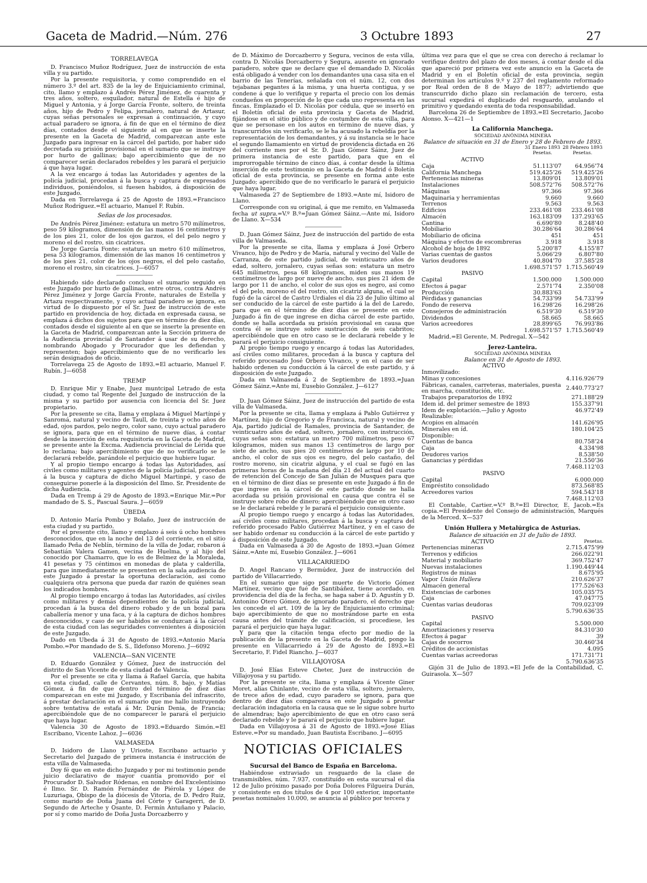Gaceta de Madrid.—Núm. 276 3 Octubre 1893 27
TORRELAVEGA
D. Francisco Muñoz Rodríguez, Juez de instrucción de esta villa y su partido.
Por la presente requisitoria, y como comprendido en el número 3.º del art. 835 de la ley de Enjuiciamiento criminal, cito, llamo y emplazo á Andrés Pérez Jiménez, de cuarenta y tres años, soltero, esquilador, natural de Estella é hijo de Miguel y Antonia, y á Jorge García Fronte, soltero, de treinta años, hijo de Pedro y Felipa, jornalero, natural de Artasur, cuyas señas personales se expresan á continuación, y cuyo actual paradero se ignora, á fin de que en el término de diez días, contados desde el siguiente al en que se inserte la presente en la Gaceta de Madrid, comparezcan ante este Juzgado para ingresar en la cárcel del partido, por haber sido decretada su prisión provisional en el sumario que se instruye por hurto de gallinas; bajo apercibimiento que de no comparecer serán declarados rebeldes y les parará el perjuicio á que haya lugar.
A la vez encargo á todas las Autoridades y agentes de la policía judicial, procedan á la busca y captura de expresados individuos, poniéndolos, si fuesen habidos, á disposición de este Juzgado.
Dada en Torrelavega á 25 de Agosto de 1893.=Francisco Muñoz Rodríguez.=El actuario, Manuel F. Rubín.
Señas de los procesados.
De Andrés Pérez Jiménez: estatura un metro 570 milímetros, peso 59 kilogramos, dimensión de las manos 16 centímetros y de los pies 21, color de los ojos garzos, el del pelo negro y moreno el del rostro, sin cicatrices.
De Jorge García Fonte: estatura un metro 610 milímetros, pesa 53 kilogramos, dimensión de las manos 16 centímetros y de los pies 21, color de los ojos negros, el del pelo castaño, moreno el rostro, sin cicatrices. J—6057
Habiendo sido declarado concluso el sumario seguido en este Juzgado por hurto de gallinas, entre otros, contra Andrés Pérez Jiménez y Jorge García Fronte, naturales de Estella y Artazu respectivamente, y cuyo actual paradero se ignora, en virtud de lo dispuesto por el Sr. Juez de instrucción de este partido en providencia de hoy, dictada en expresada causa, se emplaza á dichos dos sujetos para que en término de diez días, contados desde el siguiente al en que se inserte la presente en la Gaceta de Madrid, comparezcan ante la Sección primera de la Audiencia provincial de Santander á usar de su derecho, nombrando Abogado y Procurador que les defiendan y representen; bajo apercibimiento que de no verificarlo les serán designados de oficio.
Torrelavega 25 de Agosto de 1893.=El actuario, Manuel F. Rubín. J—6058
TREMP
D. Enrique Mir y Enabe, Juez muntcipal Letrado de esta ciudad, y como tal Regente del Juzgado de instrucción de la misma y su partido por ausencia con licencia del Sr. Juez propietario.
Por la presente se cita, llama y emplaza á Miguel Martínpé y Sanromá, natural y vecino de Taull, de treinta y ocho años de edad, ojos pardos, pelo negro, color sano, cuyo actual paradero se ignora, para que en el término de nueve días, á contar desde la inserción de esta requisitoria en la Gaceta de Madrid, se presente ante la Excma. Audiencia provincial de Lérida que lo reclama; bajo apercibimiento que de no verificarlo se le declarará rebelde, parándole el perjuicio que hubiere lugar.
Y al propio tiempo encargo á todas las Autoridades, así civiles como militares y agentes de la policía judicial, procedan á la busca y captura de dicho Miguel Martinpé, y caso de conseguirse ponerle á la disposición del Ilmo. Sr. Presidente de dicha Audiencia.
Dada en Tremp á 29 de Agosto de 1893.=Enrique Mir.=Por mandado de S. S., Pascual Saura. J—6059
ÚBEDA
D. Antonio María Pombo y Bolaño, Juez de instrucción de esta ciudad y su partido.
Por el presente cito, llamo y emplazo á seis ú ocho hombres desconocidos, que en la noche del 13 del corriente, en el sitio llamado Peña de Neblín, término de la villa de Jodar, robaron á Sebastián Valera Gamen, vecina de Huelma, y al hijo del conocido por Chamarro, que lo es de Belmez de la Moraleda, 41 pesetas y 75 céntimos en monedas de plata y calderilla, para que inmediatamente se presenten en la sala audiencia de este Juzgado á prestar la oportuna declaración, así como cualquiera otra persona que pueda dar razón de quiénes sean los indicados hombres.
Al propio tiempo encargo á todas las Autoridades, así civiles como militares y demás dependientes de la policía judicial, procedan á la busca del dinero robado y de un bozal para caballería menor y una faca, y á la captura de dichos hombres desconocidos, y caso de ser habidos se conduzcan á la cárcel de esta ciudad con las seguridades convenientes á disposición de este Juzgado.
Dado en Ubeda á 31 de Agosto de 1893.=Antonio María Pombo.=Por mandado de S. S., Ildefonso Moreno. J—6092
VALENCIA—SAN VICENTE
D. Eduardo González y Gómez, Juez de instrucción del distrito de San Vicente de esta ciudad de Valencia.
Por el presente se cita y llama á Rafael García, que habita en esta ciudad, calle de Cervantes, núm. 8, bajo, y Matías Gómez, á fin de que dentro del término de diez días comparezcan en este mi Juzgado, y Escribanía del infrascrito, á prestar declaración en el sumario que me hallo instruyendo sobre tentativa de estafa á Mr. Durán Denia, de Francia; apercibiéndole que de no comparecer le parará el perjuicio que haya lugar.
Valencia 30 de Agosto de 1893.=Eduardo Simón.=El Escribano, Vicente Lahoz. J—6036
VALMASEDA
D. Isidoro de Llano y Urioste, Escribano actuario y Secretario del Juzgado de primera instancia é instrucción de esta villa de Valmaseda.
Doy fé que en este dicho Juzgado y por mi testimonio pende juicio declarativo de mayor cuantía promovido por el Procurador D. Salvador Ródenas, en nombre del Excelentísimo é Ilmo. Sr. D. Ramón Fernández de Piérola y López de Luzuriaga, Obispo de la diócesis de Vitoria, de D. Pedro Ruiz, como marido de Doña Juana del Córte y Garagerri, de D. Segundo de Arteche y Osante, D. Fermín Antuñano y Palacio, por sí y como marido de Doña Justa Dorcazberro y
de D. Máximo de Dorcazberro y Segura, vecinos de esta villa, contra D. Nicolás Dorcazberro y Segura, ausente en ignorado paradero, sobre que se declare que el demandado D. Nicolás está obligado á vender con los demandantes una casa sita en el barrio de las Tenerías, señalada con el núm. 12, con dos tejabanas pegantes á la misma, y una huerta contigua, y se condene á que lo verifique y reparta el precio con los demás condueños en proporción de lo que cada uno representa en las fincas. Emplazado el D. Nicolás por cédula, que se insertó en el Boletín oficial de esta provincia y Gaceta de Madrid, fijándose en el sitio público y de costumbre de esta villa, para que se personase en los autos en término de nueve días, y transcurridos sin verificarlo, se le ha acusado la rebeldía por la representación de los demandantes, y á su instancia se le hace el segundo llamamiento en virtud de providencia dictada en 26 del corriente mes por el Sr. D. Juan Gómez Sáinz, Juez de primera instancia de este partido, para que en el improrrogable término de cinco días, á contar desde la última inserción de este testimonio en la Gaceta de Madrid ó Boletín oficial de esta provincia, se presente en forma ante este Juzgado; apercibido que de no verificarlo le parará el perjuicio que haya lugar.
Valmaseda 27 de Septiembre de 1893.=Ante mí, Isidoro de Llano.
Corresponde con su original, á que me remito, en Valmaseda fecha ut supra.=V.º B.º=Juan Gómez Sáinz.—Ante mí, Isidoro de Llano. X—534
D. Juan Gómez Sáinz, Juez de instrucción del partido de esta villa de Valmaseda.
Por la presente se cita, llama y emplaza á José Orbero Vivanco, hijo de Pedro y de María, natural y vecino del Valle de Carranza, de este partido judicial, de veinticuatro años de edad, soltero, jornalero, cuyas señas son: estatura un metro 645 milímetros, pesa 68 kilogramos, miden sus manos 19 centímetros de largo por nueve de ancho, sus pies 21 ídem de largo por 11 de ancho, el color de sus ojos es negro, así como el del pelo, moreno el del rostro, sin cicatriz alguna, el cual se fugó de la cárcel de Castro Urdiales el día 23 de Julio último al ser conducido de la cárcel de este partido á la del de Laredo, para que en el término de diez días se presente en este Juzgado á fin de que ingrese en dicha cárcel de este partido, donde se halla acordada su prisión provisional en causa que contra él se instruye sobre sustracción de seis cabritos; apercibiéndole que en otro caso se le declarará rebelde y le parará el perjuicio consiguiente.
Al propio tiempo ruego y encargo á todas las Autoridades, así civiles como militares, procedan á la busca y captura del referido procesado José Orbero Vivanco, y en el caso de ser habido ordenen su conducción á la cárcel de este partido, y á disposición de este Juzgado.
Dada en Valmaseda á 2 de Septiembre de 1893.=Juan Gómez Sáinz.=Ante mí, Eusebio González. J—6127
D. Juan Gómez Sáinz, Juez de instrucción del partido de esta villa de Valmaseda.
Por la presente se cita, llama y emplaza á Pablo Gutiérrez y Martínez, hijo de Gregorio y de Francisca, natural y vecino de Aja, partido judicial de Ramales, provincia de Santander, de veinticuatro años de edad, soltero, jornalero, con instrucción, cuyas señas son: estatura un metro 700 milímetros, peso 67 kilogramos, miden sus manos 13 centímetros de largo por siete de ancho, sus pies 20 centímetros de largo por 10 de ancho, el color de sus ojos es negro, del pelo castaño, del rostro moreno, sin cicatriz alguna, y el cual se fugó en las primeras horas de la mañana del día 21 del actual del cuarto de retención del Concejo de San Julián de Musques para que en el término de diez días se presente en este Juzgado á fin de que ingrese en la cárcel de este partido donde se halla acordada su prisión provisional en causa que contra él se instruye sobre robo de dinero; apercibiéndole que en otro caso se le declarará rebelde y le parará el perjuicio consiguiente.
Al propio tiempo ruego y encargo á todas las Autoridades, así civiles como militares, procedan á la busca y captura del referido procesado Pablo Gutiérrez Martínez, y en el caso de ser habido ordenar su conducción á la cárcel de este partido y á disposición de este Juzgado.
Dada en Valmaseda á 30 de Agosto de 1893.=Juan Gómez Sáinz.=Ante mí, Eusebio González. J—6061
VILLACARRIEDO
D. Angel Rancano y Bermúdez, Juez de instrucción del partido de Villacarriedo.
En el sumario que sigo por muerte de Victorio Gómez Martínez, vecino que fué de Santibáñez, tiene acordado, en providencia del día de la fecha, se haga saber á D. Agustín y D. Antonino Otero Gómez, de ignorado paradero, el derecho que les concede el art. 109 de la ley de Enjuiciamiento criminal; bajo apercibimiento de que no mostrándose parte en esta causa antes del trámite de calificación, si procediese, les parará el perjuicio que haya lugar.
Y para que la citación tenga efecto por medio de la publicación de la presente en la Gaceta de Madrid, pongo la presente en Villacarriedo á 29 de Agosto de 1893.=El Secretario, F. Fidel Riancho. J—6037
VILLAJOYOSA
D. José Elías Esteve Cheter, Juez de instrucción de Villajoyosa y su partido.
Por la presente se cita, llama y emplaza á Vicente Giner Moret, alias Chinlante, vecino de esta villa, soltero, jornalero, de trece años de edad, cuyo paradero se ignora, para que dentro de diez días comparezca en este Juzgado á prestar declaración indagatoria en la causa que se le sigue sobre hurto de almendras; bajo apercibimiento de que en otro caso será declarado rebelde y le parará el perjuicio que hubiere lugar.
Dada en Villajoyosa á 31 de Agosto de 1893.=José Elías Esteve.=Por su mandado, Juan Bautista Escribano. J—6095
NOTICIAS OFICIALES
Sucursal del Banco de España en Barcelona.
Habiéndose extraviado un resguardo de la clase de transmisibles, núm. 7.937, constituído en esta sucursal el día 12 de Julio próximo pasado por Doña Dolores Filgueira Durán, y consistente en dos títulos de 4 por 100 exterior, importante pesetas nominales 10.000, se anuncia al público por tercera y
última vez para que el que se crea con derecho á reclamar lo verifique dentro del plazo de dos meses, á contar desde el día que apareció por primera vez este anuncio en la Gaceta de Madrid y en el Boletín oficial de esta provincia, según determinan los artículos 9.º y 237 del reglamento reformado por Real orden de 8 de Mayo de 1877; advirtiendo que transcurrido dicho plazo sin reclamación de tercero, esta sucursal expedirá el duplicado del resguardo, anulando el primitivo y quedando exenta de toda responsabilidad.
Barcelona 26 de Septiembre de 1893.=El Secretario, Jacobo Alonso. X—421—1
La California Manchega.
SOCIEDAD ANÓNIMA MINERA
Balance de situación en 31 de Enero y 28 de Febrero de 1893.
| | 31 Enero 1893 Pesetas. | 28 Febrero 1893 Pesetas. |
| --- | --- | --- |
| ACTIVO | | |
| Caja | 51.113'07 | 64.956'74 |
| California Manchega | 519.425'26 | 519.425'26 |
| Pertenencias mineras | 13.809'01 | 13.809'01 |
| Instalaciones | 508.572'76 | 508.572'76 |
| Máquinas | 97.366 | 97.366 |
| Maquinaria y herramientas | 9.660 | 9.660 |
| Terrenos | 9.563 | 9.563 |
| Edificios | 233.461'08 | 233.461'08 |
| Almacén | 163.183'09 | 137.293'65 |
| Cantina | 6.690'80 | 8.248'40 |
| Mobiliario | 30.286'64 | 30.286'64 |
| Mobiliario de oficina | 451 | 451 |
| Máquina y efectos de escombreras | 3.918 | 3.918 |
| Alcohol de hoja de 1892 | 5.200'87 | 4.155'87 |
| Varias cuentas de gastos | 5.066'29 | 6.807'80 |
| Varios deudores | 40.804'70 | 37.585'28 |
| | 1.698.571'57 | 1.715.560'49 |
| PASIVO | | |
| Capital | 1.500.000 | 1.500.000 |
| Efectos á pagar | 2.571'74 | 2.350'08 |
| Producción | 30.883'63 | » |
| Pérdidas y ganancias | 54.733'99 | 54.733'99 |
| Fondo de reserva | 16.298'26 | 16.298'26 |
| Consejeros de administración | 6.519'30 | 6.519'30 |
| Dividendos | 58.665 | 58.665 |
| Varios acreedores | 28.899'65 | 76.993'86 |
| | 1.698.571'57 | 1.715.560'49 |
Madrid.=El Gerente, M. Pedregal. X—542
Jerez-Lanteira.
SOCIEDAD ANÓNIMA MINERA
Balance en 31 de Agosto de 1893.
| ACTIVO | |
| Inmovilizado: | |
| Minas y concesiones | 4.116.926'79 |
| Fábricas, canales, carreteras, materiales, puesta en marcha, constitución, etc. | 2.440.773'27 |
| Trabajos preparatorios de 1892 | 271.188'29 |
| Idem id. del primer semestre de 1893 | 155.337'91 |
| Idem de explotación.—Julio y Agosto | 46.972'49 |
| Realizable: | |
| Acopios en almacén | 141.626'95 |
| Minerales en íd. | 180.104'25 |
| Disponible: | |
| Cuentas de banca | 80.758'24 |
| Caja | 4.334'98 |
| Deudores varios | 8.538'50 |
| Ganancias y pérdidas | 21.550'36 |
| | 7.468.112'03 |
| PASIVO | |
| Capital | 6.000.000 |
| Empréstito consolidado | 873.568'85 |
| Acreedores varios | 594.543'18 |
| | 7.468.112'03 |
El Contable, Cartier.=V.º B.º=El Director, E. Jacob.=Es copia.=El Presidente del Consejo de administración, Marqués de la Merced. X—537
Unión Hullera y Metalúrgica de Asturias.
Balance de situación en 31 de Julio de 1893.
| ACTIVO | Pesetas. |
| Pertenencias mineras | 2.715.475'99 |
| Terrenos y edificios | 266.022'91 |
| Material y mobiliario | 369.752'47 |
| Nuevas instalaciones | 1.190.449'44 |
| Registros de minas | 8.675'95 |
| Vapor Unión Hullera | 210.626'37 |
| Almacén general | 177.526'63 |
| Existencias de carbones | 105.035'75 |
| Caja | 47.047'75 |
| Cuentas varias deudoras | 709.023'09 |
| | 5.790.636'35 |
| PASIVO | |
| Capital | 5.500.000 |
| Amortizaciones y reserva | 84.310'30 |
| Efectos á pagar | 39 |
| Cajas de socorros | 30.460'34 |
| Créditos de accionistas | 4.095 |
| Cuentas varias acreedoras | 171.731'71 |
| | 5.790.636'35 |
Gijón 31 de Julio de 1893.=El Jefe de la Contabilidad, C. Guirasola. X—507